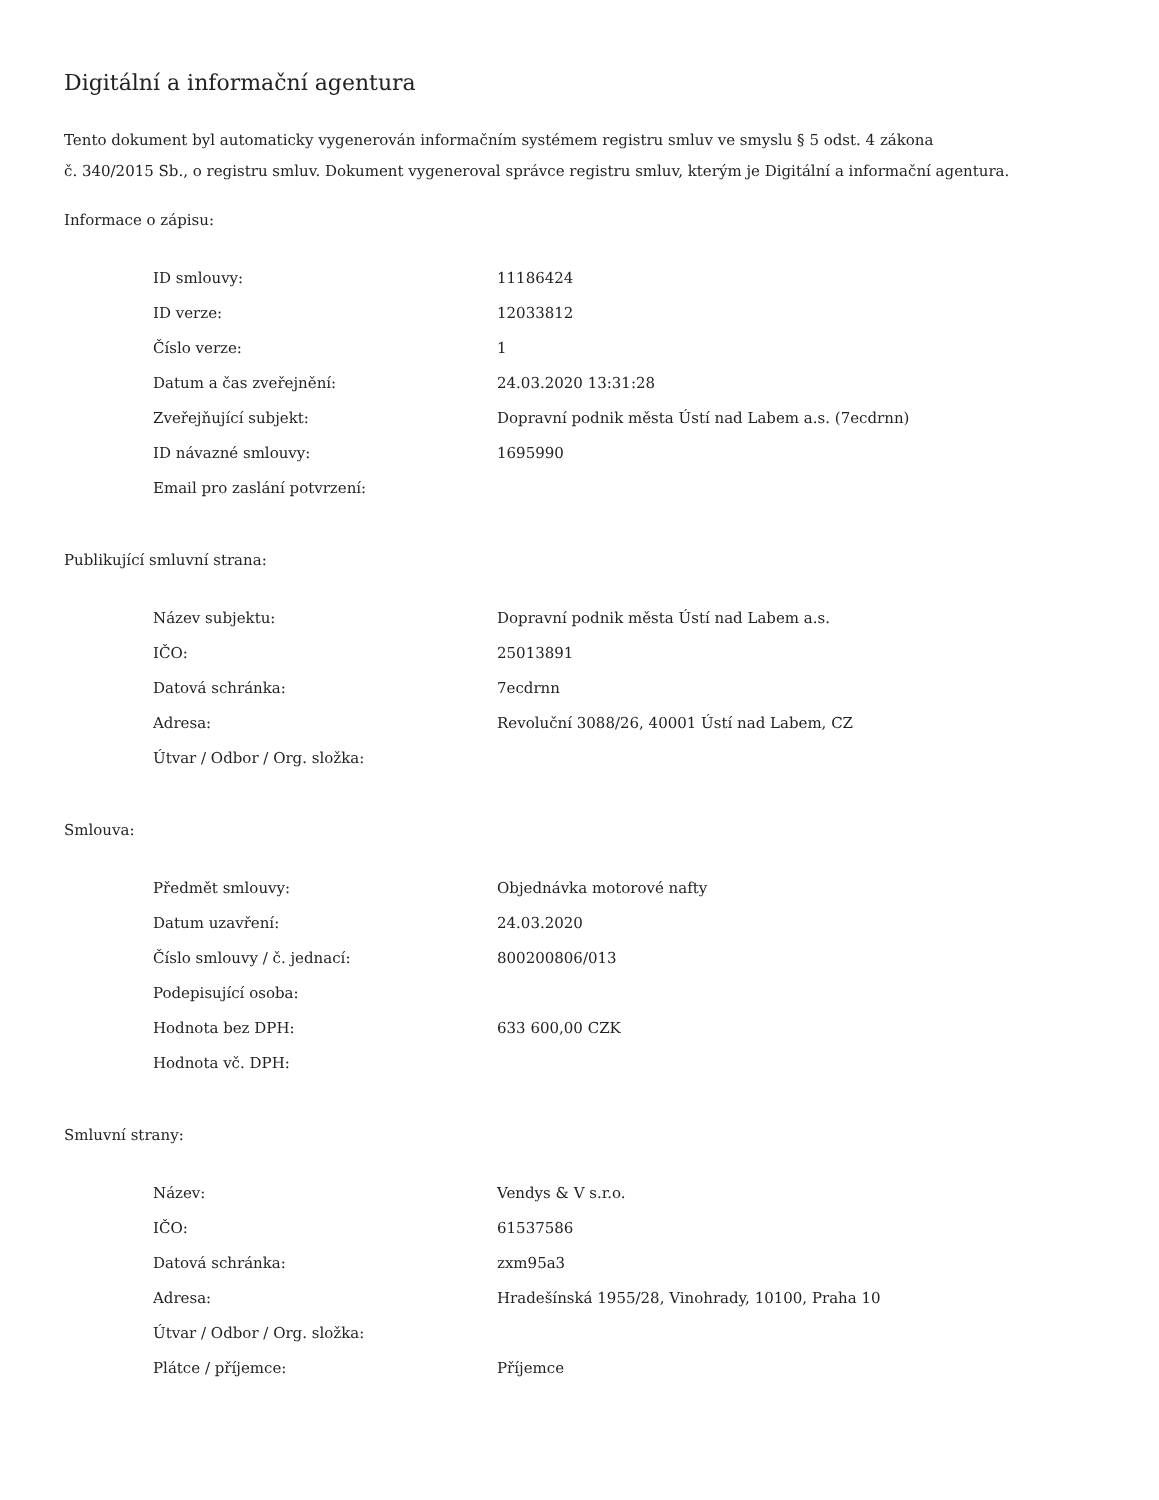Digitální a informační agentura
Tento dokument byl automaticky vygenerován informačním systémem registru smluv ve smyslu § 5 odst. 4 zákona
č. 340/2015 Sb., o registru smluv. Dokument vygeneroval správce registru smluv, kterým je Digitální a informační agentura.
Informace o zápisu:
| ID smlouvy: | 11186424 |
| ID verze: | 12033812 |
| Číslo verze: | 1 |
| Datum a čas zveřejnění: | 24.03.2020 13:31:28 |
| Zveřejňující subjekt: | Dopravní podnik města Ústí nad Labem a.s. (7ecdrnn) |
| ID návazné smlouvy: | 1695990 |
| Email pro zaslání potvrzení: | |
Publikující smluvní strana:
| Název subjektu: | Dopravní podnik města Ústí nad Labem a.s. |
| IČO: | 25013891 |
| Datová schránka: | 7ecdrnn |
| Adresa: | Revoluční 3088/26, 40001 Ústí nad Labem, CZ |
| Útvar / Odbor / Org. složka: | |
Smlouva:
| Předmět smlouvy: | Objednávka motorové nafty |
| Datum uzavření: | 24.03.2020 |
| Číslo smlouvy / č. jednací: | 800200806/013 |
| Podepisující osoba: | |
| Hodnota bez DPH: | 633 600,00 CZK |
| Hodnota vč. DPH: | |
Smluvní strany:
| Název: | Vendys & V s.r.o. |
| IČO: | 61537586 |
| Datová schránka: | zxm95a3 |
| Adresa: | Hradešínská 1955/28, Vinohrady, 10100, Praha 10 |
| Útvar / Odbor / Org. složka: | |
| Plátce / příjemce: | Příjemce |